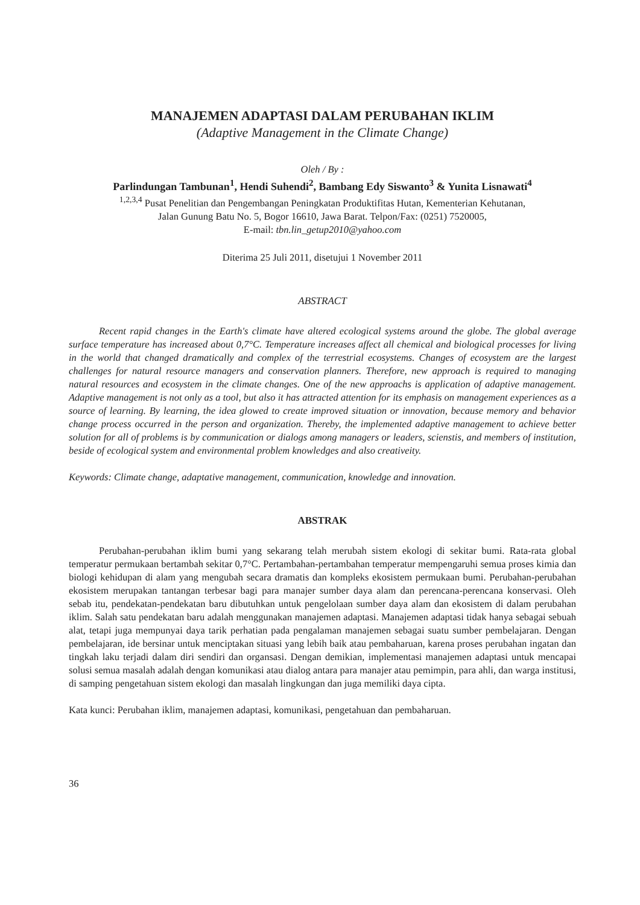MANAJEMEN ADAPTASI DALAM PERUBAHAN IKLIM
(Adaptive Management in the Climate Change)
Oleh / By :
Parlindungan Tambunan<sup>1</sup>, Hendi Suhendi<sup>2</sup>, Bambang Edy Siswanto<sup>3</sup> & Yunita Lisnawati<sup>4</sup>
<sup>1,2,3,4</sup> Pusat Penelitian dan Pengembangan Peningkatan Produktifitas Hutan, Kementerian Kehutanan,
Jalan Gunung Batu No. 5, Bogor 16610, Jawa Barat. Telpon/Fax: (0251) 7520005,
E-mail: tbn.lin_getup2010@yahoo.com
Diterima 25 Juli 2011, disetujui 1 November 2011
ABSTRACT
Recent rapid changes in the Earth's climate have altered ecological systems around the globe. The global average surface temperature has increased about 0,7°C. Temperature increases affect all chemical and biological processes for living in the world that changed dramatically and complex of the terrestrial ecosystems. Changes of ecosystem are the largest challenges for natural resource managers and conservation planners. Therefore, new approach is required to managing natural resources and ecosystem in the climate changes. One of the new approachs is application of adaptive management. Adaptive management is not only as a tool, but also it has attracted attention for its emphasis on management experiences as a source of learning. By learning, the idea glowed to create improved situation or innovation, because memory and behavior change process occurred in the person and organization. Thereby, the implemented adaptive management to achieve better solution for all of problems is by communication or dialogs among managers or leaders, scienstis, and members of institution, beside of ecological system and environmental problem knowledges and also creativeity.
Keywords: Climate change, adaptative management, communication, knowledge and innovation.
ABSTRAK
Perubahan-perubahan iklim bumi yang sekarang telah merubah sistem ekologi di sekitar bumi. Rata-rata global temperatur permukaan bertambah sekitar 0,7°C. Pertambahan-pertambahan temperatur mempengaruhi semua proses kimia dan biologi kehidupan di alam yang mengubah secara dramatis dan kompleks ekosistem permukaan bumi. Perubahan-perubahan ekosistem merupakan tantangan terbesar bagi para manajer sumber daya alam dan perencana-perencana konservasi. Oleh sebab itu, pendekatan-pendekatan baru dibutuhkan untuk pengelolaan sumber daya alam dan ekosistem di dalam perubahan iklim. Salah satu pendekatan baru adalah menggunakan manajemen adaptasi. Manajemen adaptasi tidak hanya sebagai sebuah alat, tetapi juga mempunyai daya tarik perhatian pada pengalaman manajemen sebagai suatu sumber pembelajaran. Dengan pembelajaran, ide bersinar untuk menciptakan situasi yang lebih baik atau pembaharuan, karena proses perubahan ingatan dan tingkah laku terjadi dalam diri sendiri dan organsasi. Dengan demikian, implementasi manajemen adaptasi untuk mencapai solusi semua masalah adalah dengan komunikasi atau dialog antara para manajer atau pemimpin, para ahli, dan warga institusi, di samping pengetahuan sistem ekologi dan masalah lingkungan dan juga memiliki daya cipta.
Kata kunci: Perubahan iklim, manajemen adaptasi, komunikasi, pengetahuan dan pembaharuan.
36